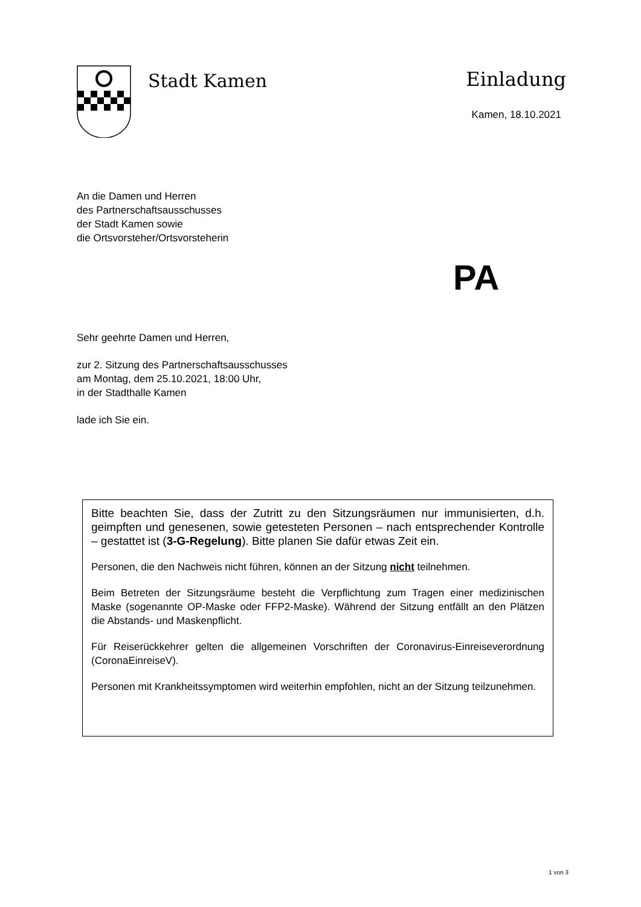Stadt Kamen
Einladung
Kamen, 18.10.2021
An die Damen und Herren
des Partnerschaftsausschusses
der Stadt Kamen sowie
die Ortsvorsteher/Ortsvorsteherin
PA
Sehr geehrte Damen und Herren,
zur 2. Sitzung des Partnerschaftsausschusses
am Montag, dem 25.10.2021, 18:00 Uhr,
in der Stadthalle Kamen
lade ich Sie ein.
Bitte beachten Sie, dass der Zutritt zu den Sitzungsräumen nur immunisierten, d.h. geimpften und genesenen, sowie getesteten Personen – nach entsprechender Kontrolle – gestattet ist (3-G-Regelung). Bitte planen Sie dafür etwas Zeit ein.
Personen, die den Nachweis nicht führen, können an der Sitzung nicht teilnehmen.
Beim Betreten der Sitzungsräume besteht die Verpflichtung zum Tragen einer medizinischen Maske (sogenannte OP-Maske oder FFP2-Maske). Während der Sitzung entfällt an den Plätzen die Abstands- und Maskenpflicht.
Für Reiserückkehrer gelten die allgemeinen Vorschriften der Coronavirus-Einreiseverordnung (CoronaEinreiseV).
Personen mit Krankheitssymptomen wird weiterhin empfohlen, nicht an der Sitzung teilzunehmen.
1 von 3